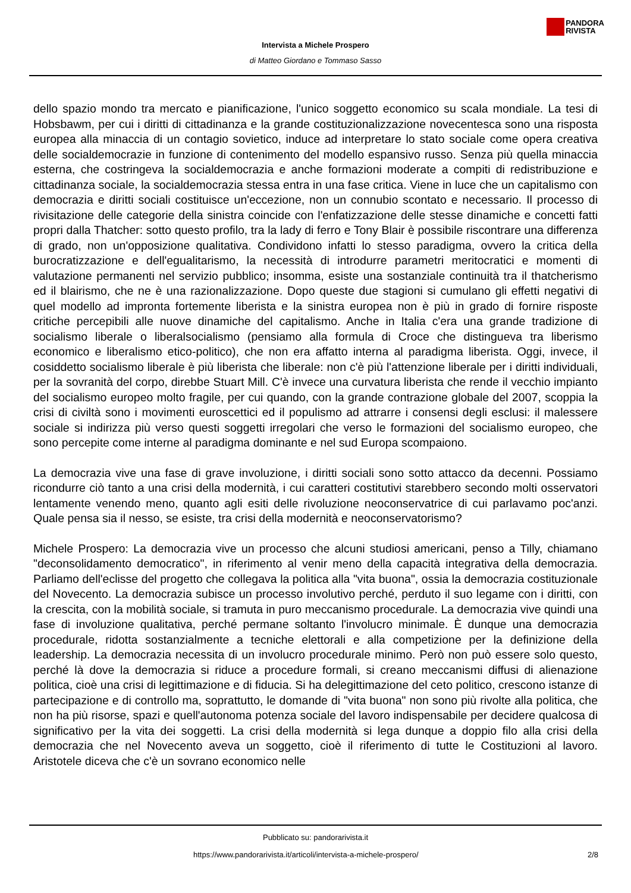PANDORA
RIVISTA
Intervista a Michele Prospero
di Matteo Giordano e Tommaso Sasso
dello spazio mondo tra mercato e pianificazione, l'unico soggetto economico su scala mondiale. La tesi di Hobsbawm, per cui i diritti di cittadinanza e la grande costituzionalizzazione novecentesca sono una risposta europea alla minaccia di un contagio sovietico, induce ad interpretare lo stato sociale come opera creativa delle socialdemocrazie in funzione di contenimento del modello espansivo russo. Senza più quella minaccia esterna, che costringeva la socialdemocrazia e anche formazioni moderate a compiti di redistribuzione e cittadinanza sociale, la socialdemocrazia stessa entra in una fase critica. Viene in luce che un capitalismo con democrazia e diritti sociali costituisce un'eccezione, non un connubio scontato e necessario. Il processo di rivisitazione delle categorie della sinistra coincide con l'enfatizzazione delle stesse dinamiche e concetti fatti propri dalla Thatcher: sotto questo profilo, tra la lady di ferro e Tony Blair è possibile riscontrare una differenza di grado, non un'opposizione qualitativa. Condividono infatti lo stesso paradigma, ovvero la critica della burocratizzazione e dell'egualitarismo, la necessità di introdurre parametri meritocratici e momenti di valutazione permanenti nel servizio pubblico; insomma, esiste una sostanziale continuità tra il thatcherismo ed il blairismo, che ne è una razionalizzazione. Dopo queste due stagioni si cumulano gli effetti negativi di quel modello ad impronta fortemente liberista e la sinistra europea non è più in grado di fornire risposte critiche percepibili alle nuove dinamiche del capitalismo. Anche in Italia c'era una grande tradizione di socialismo liberale o liberalsocialismo (pensiamo alla formula di Croce che distingueva tra liberismo economico e liberalismo etico-politico), che non era affatto interna al paradigma liberista. Oggi, invece, il cosiddetto socialismo liberale è più liberista che liberale: non c'è più l'attenzione liberale per i diritti individuali, per la sovranità del corpo, direbbe Stuart Mill. C'è invece una curvatura liberista che rende il vecchio impianto del socialismo europeo molto fragile, per cui quando, con la grande contrazione globale del 2007, scoppia la crisi di civiltà sono i movimenti euroscettici ed il populismo ad attrarre i consensi degli esclusi: il malessere sociale si indirizza più verso questi soggetti irregolari che verso le formazioni del socialismo europeo, che sono percepite come interne al paradigma dominante e nel sud Europa scompaiono.
La democrazia vive una fase di grave involuzione, i diritti sociali sono sotto attacco da decenni. Possiamo ricondurre ciò tanto a una crisi della modernità, i cui caratteri costitutivi starebbero secondo molti osservatori lentamente venendo meno, quanto agli esiti delle rivoluzione neoconservatrice di cui parlavamo poc'anzi. Quale pensa sia il nesso, se esiste, tra crisi della modernità e neoconservatorismo?
Michele Prospero: La democrazia vive un processo che alcuni studiosi americani, penso a Tilly, chiamano "deconsolidamento democratico", in riferimento al venir meno della capacità integrativa della democrazia. Parliamo dell'eclisse del progetto che collegava la politica alla "vita buona", ossia la democrazia costituzionale del Novecento. La democrazia subisce un processo involutivo perché, perduto il suo legame con i diritti, con la crescita, con la mobilità sociale, si tramuta in puro meccanismo procedurale. La democrazia vive quindi una fase di involuzione qualitativa, perché permane soltanto l'involucro minimale. È dunque una democrazia procedurale, ridotta sostanzialmente a tecniche elettorali e alla competizione per la definizione della leadership. La democrazia necessita di un involucro procedurale minimo. Però non può essere solo questo, perché là dove la democrazia si riduce a procedure formali, si creano meccanismi diffusi di alienazione politica, cioè una crisi di legittimazione e di fiducia. Si ha delegittimazione del ceto politico, crescono istanze di partecipazione e di controllo ma, soprattutto, le domande di "vita buona" non sono più rivolte alla politica, che non ha più risorse, spazi e quell'autonoma potenza sociale del lavoro indispensabile per decidere qualcosa di significativo per la vita dei soggetti. La crisi della modernità si lega dunque a doppio filo alla crisi della democrazia che nel Novecento aveva un soggetto, cioè il riferimento di tutte le Costituzioni al lavoro. Aristotele diceva che c'è un sovrano economico nelle
Pubblicato su: pandorarivista.it
https://www.pandorarivista.it/articoli/intervista-a-michele-prospero/ 2/8